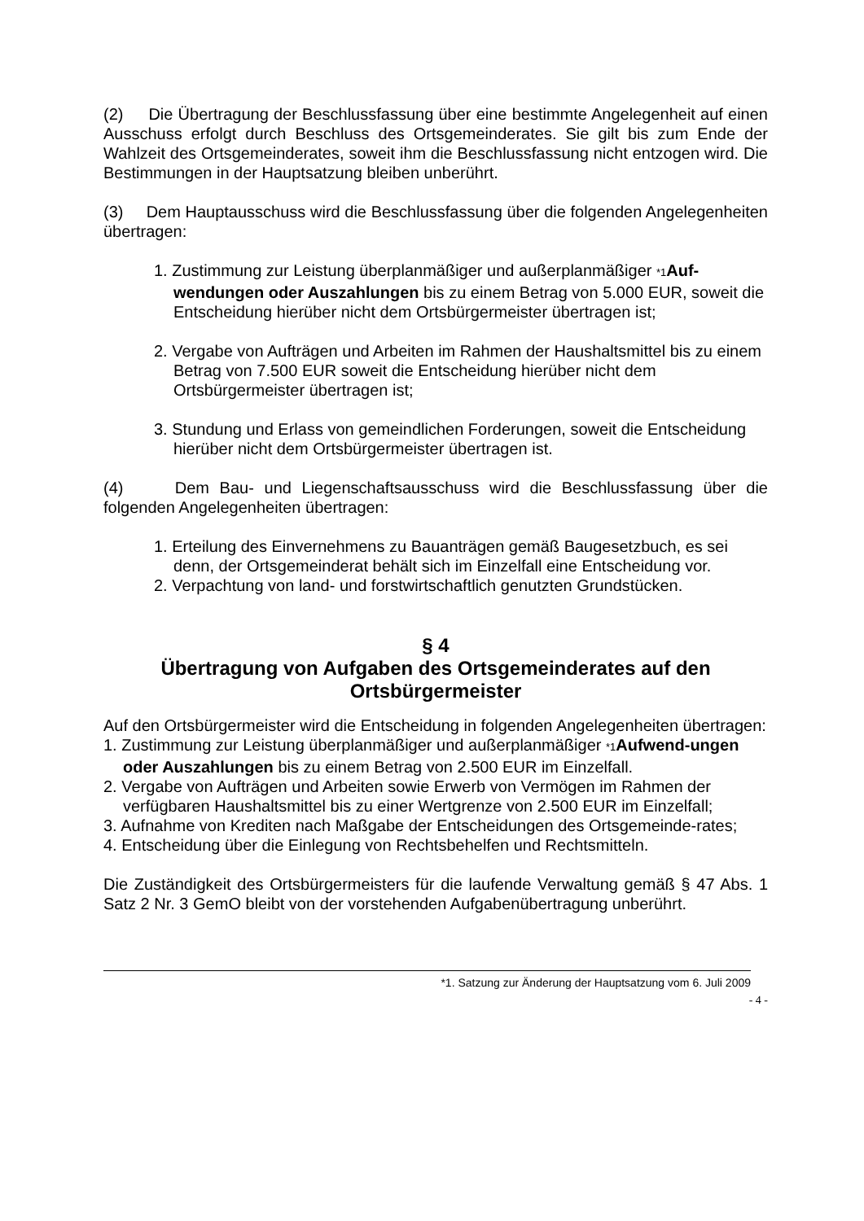(2) Die Übertragung der Beschlussfassung über eine bestimmte Angelegenheit auf einen Ausschuss erfolgt durch Beschluss des Ortsgemeinderates. Sie gilt bis zum Ende der Wahlzeit des Ortsgemeinderates, soweit ihm die Beschlussfassung nicht entzogen wird. Die Bestimmungen in der Hauptsatzung bleiben unberührt.
(3) Dem Hauptausschuss wird die Beschlussfassung über die folgenden Angelegenheiten übertragen:
1. Zustimmung zur Leistung überplanmäßiger und außerplanmäßiger *1 Auf-wendungen oder Auszahlungen bis zu einem Betrag von 5.000 EUR, soweit die Entscheidung hierüber nicht dem Ortsbürgermeister übertragen ist;
2. Vergabe von Aufträgen und Arbeiten im Rahmen der Haushaltsmittel bis zu einem Betrag von 7.500 EUR soweit die Entscheidung hierüber nicht dem Ortsbürgermeister übertragen ist;
3. Stundung und Erlass von gemeindlichen Forderungen, soweit die Entscheidung hierüber nicht dem Ortsbürgermeister übertragen ist.
(4) Dem Bau- und Liegenschaftsausschuss wird die Beschlussfassung über die folgenden Angelegenheiten übertragen:
1. Erteilung des Einvernehmens zu Bauanträgen gemäß Baugesetzbuch, es sei denn, der Ortsgemeinderat behält sich im Einzelfall eine Entscheidung vor.
2. Verpachtung von land- und forstwirtschaftlich genutzten Grundstücken.
§ 4
Übertragung von Aufgaben des Ortsgemeinderates auf den Ortsbürgermeister
Auf den Ortsbürgermeister wird die Entscheidung in folgenden Angelegenheiten übertragen:
1. Zustimmung zur Leistung überplanmäßiger und außerplanmäßiger *1 Aufwend-ungen oder Auszahlungen bis zu einem Betrag von 2.500 EUR im Einzelfall.
2. Vergabe von Aufträgen und Arbeiten sowie Erwerb von Vermögen im Rahmen der verfügbaren Haushaltsmittel bis zu einer Wertgrenze von 2.500 EUR im Einzelfall;
3. Aufnahme von Krediten nach Maßgabe der Entscheidungen des Ortsgemeinde-rates;
4. Entscheidung über die Einlegung von Rechtsbehelfen und Rechtsmitteln.
Die Zuständigkeit des Ortsbürgermeisters für die laufende Verwaltung gemäß § 47 Abs. 1 Satz 2 Nr. 3 GemO bleibt von der vorstehenden Aufgabenübertragung unberührt.
*1. Satzung zur Änderung der Hauptsatzung vom 6. Juli 2009
- 4 -